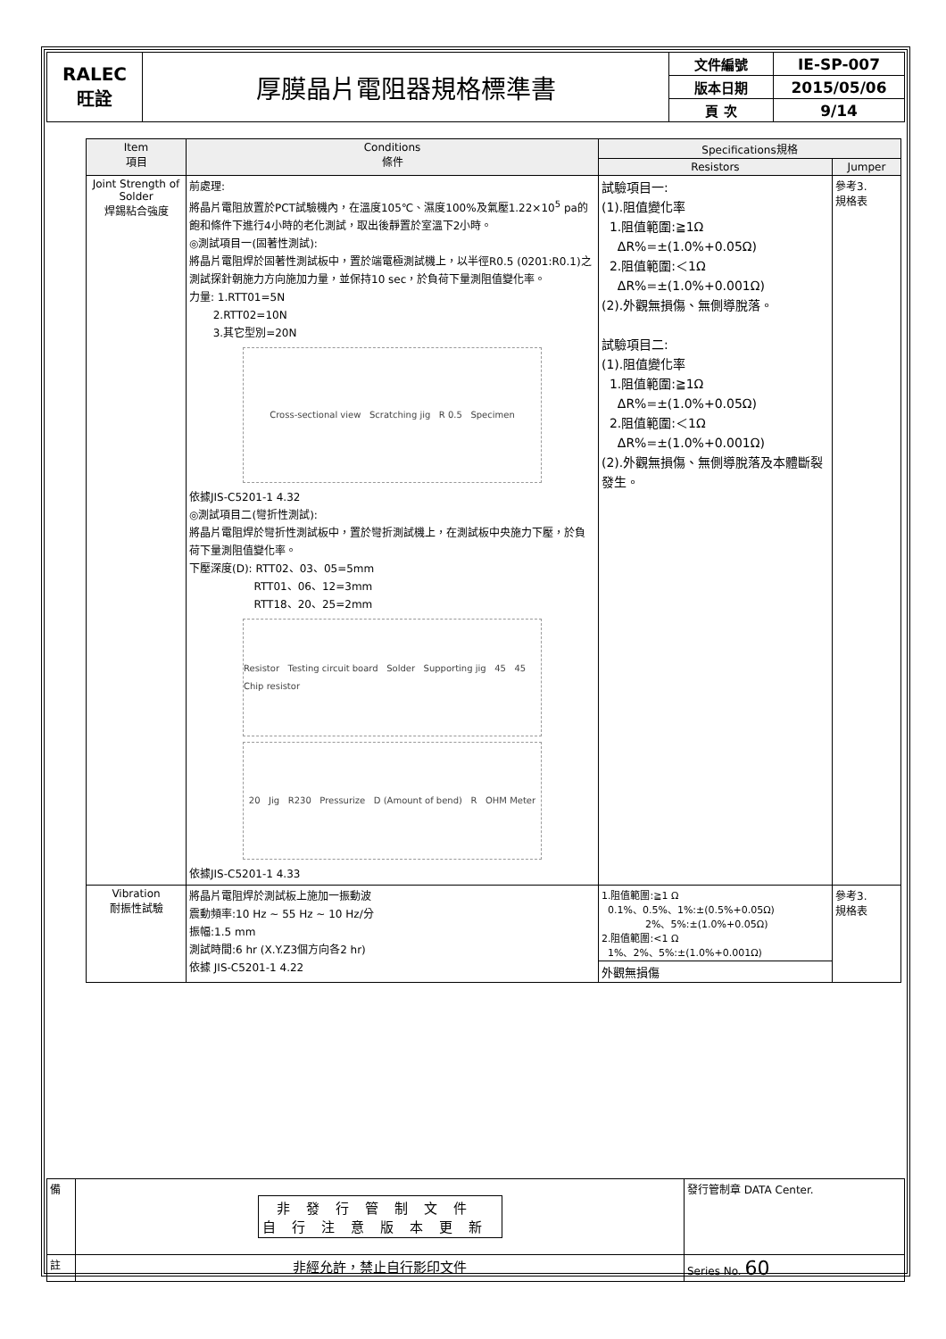| RALEC 旺詮 | 厚膜晶片電阻器規格標準書 | 文件編號 | IE-SP-007 |
| | | 版本日期 | 2015/05/06 |
| | | 頁 次 | 9/14 |
| Item 項目 | Conditions 條件 | Specifications規格 | |
| --- | --- | --- | --- |
| | | Resistors | Jumper |
| Joint Strength of Solder 焊錫粘合強度 | 前處理: 將晶片電阻放置於PCT試驗機內，在溫度105℃、濕度100%及氣壓1.22×10<sup>5</sup> pa的飽和條件下進行4小時的老化測試，取出後靜置於室溫下2小時。 ◎測試項目一(固著性測試): 將晶片電阻焊於固著性測試板中，置於端電極測試機上，以半徑R0.5 (0201:R0.1)之測試探針朝施力方向施加力量，並保持10 sec，於負荷下量測阻值變化率。 力量: 1.RTT01=5N 2.RTT02=10N 3.其它型別=20N Cross-sectional view Scratching jig R 0.5 Specimen 依據JIS-C5201-1 4.32 ◎測試項目二(彎折性測試): 將晶片電阻焊於彎折性測試板中，置於彎折測試機上，在測試板中央施力下壓，於負荷下量測阻值變化率。 下壓深度(D): RTT02、03、05=5mm RTT01、06、12=3mm RTT18、20、25=2mm Resistor Testing circuit board Solder Supporting jig 45 45 Chip resistor 20 Jig R230 Pressurize D (Amount of bend) R OHM Meter 依據JIS-C5201-1 4.33 | 試驗項目一: (1).阻值變化率 1.阻值範圍:≧1Ω ΔR%=±(1.0%+0.05Ω) 2.阻值範圍:＜1Ω ΔR%=±(1.0%+0.001Ω) (2).外觀無損傷、無側導脫落。 試驗項目二: (1).阻值變化率 1.阻值範圍:≧1Ω ΔR%=±(1.0%+0.05Ω) 2.阻值範圍:＜1Ω ΔR%=±(1.0%+0.001Ω) (2).外觀無損傷、無側導脫落及本體斷裂發生。 | 參考3. 規格表 |
| Vibration 耐振性試驗 | 將晶片電阻焊於測試板上施加一振動波 震動頻率:10 Hz ~ 55 Hz ~ 10 Hz/分 振幅:1.5 mm 測試時間:6 hr (X.Y.Z3個方向各2 hr) 依據 JIS-C5201-1 4.22 | 1.阻值範圍:≧1 Ω 0.1%、0.5%、1%:±(0.5%+0.05Ω) 2%、5%:±(1.0%+0.05Ω) 2.阻值範圍:<1 Ω 1%、2%、5%:±(1.0%+0.001Ω) 外觀無損傷 | 參考3. 規格表 |
| 備 | 非發行管制文件 自行注意版本更新 | 發行管制章 DATA Center. |
| 註 | 非經允許，禁止自行影印文件 | Series No. 60 |